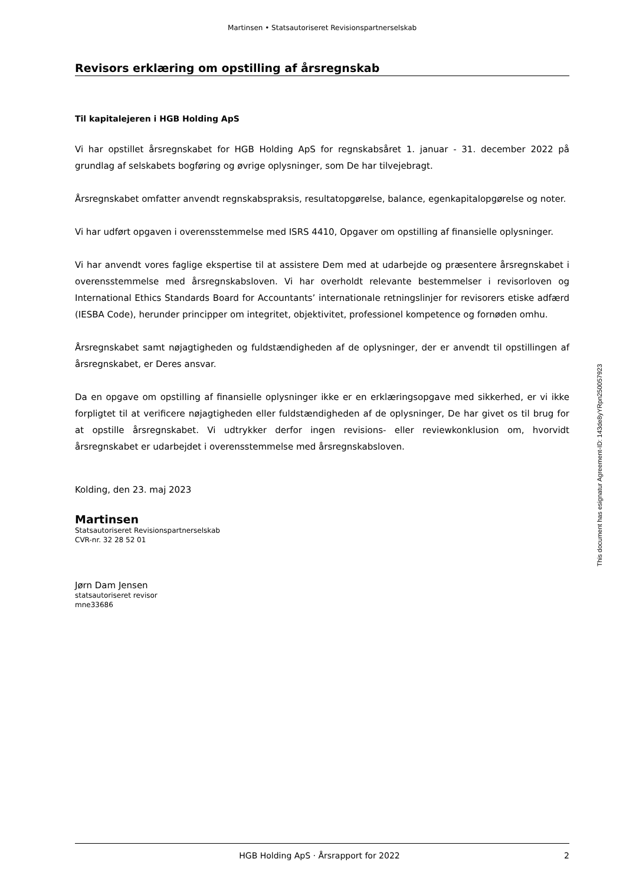Martinsen • Statsautoriseret Revisionspartnerselskab
Revisors erklæring om opstilling af årsregnskab
Til kapitalejeren i HGB Holding ApS
Vi har opstillet årsregnskabet for HGB Holding ApS for regnskabsåret 1. januar - 31. december 2022 på grundlag af selskabets bogføring og øvrige oplysninger, som De har tilvejebragt.
Årsregnskabet omfatter anvendt regnskabspraksis, resultatopgørelse, balance, egenkapitalopgørelse og noter.
Vi har udført opgaven i overensstemmelse med ISRS 4410, Opgaver om opstilling af finansielle oplysninger.
Vi har anvendt vores faglige ekspertise til at assistere Dem med at udarbejde og præsentere årsregnskabet i overensstemmelse med årsregnskabsloven. Vi har overholdt relevante bestemmelser i revisorloven og International Ethics Standards Board for Accountants’ internationale retningslinjer for revisorers etiske adfærd (IESBA Code), herunder principper om integritet, objektivitet, professionel kompetence og fornøden omhu.
Årsregnskabet samt nøjagtigheden og fuldstændigheden af de oplysninger, der er anvendt til opstillingen af årsregnskabet, er Deres ansvar.
Da en opgave om opstilling af finansielle oplysninger ikke er en erklæringsopgave med sikkerhed, er vi ikke forpligtet til at verificere nøjagtigheden eller fuldstændigheden af de oplysninger, De har givet os til brug for at opstille årsregnskabet. Vi udtrykker derfor ingen revisions- eller reviewkonklusion om, hvorvidt årsregnskabet er udarbejdet i overensstemmelse med årsregnskabsloven.
Kolding, den 23. maj 2023
Martinsen
Statsautoriseret Revisionspartnerselskab
CVR-nr. 32 28 52 01
Jørn Dam Jensen
statsautoriseret revisor
mne33686
This document has esignatur Agreement-ID: 143de8yYRpn250057923
HGB Holding ApS · Årsrapport for 2022 2